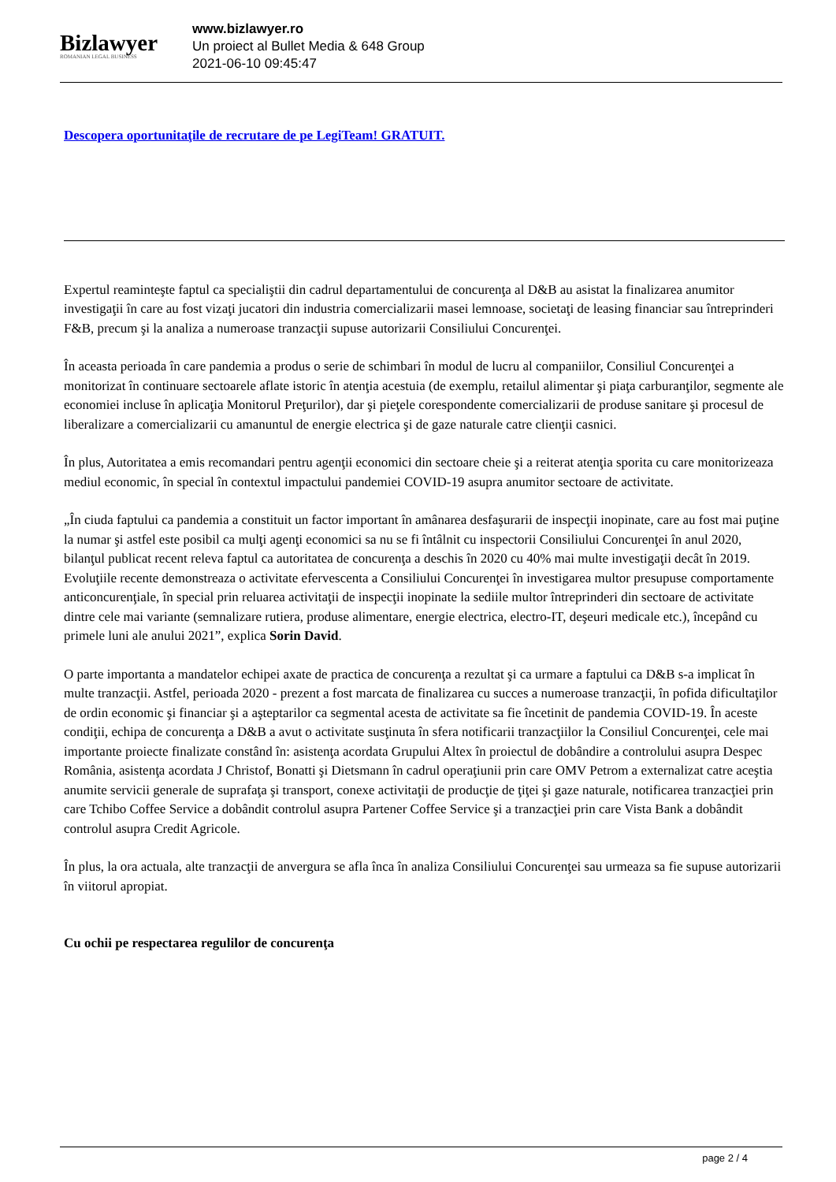Bizlawyer
ROMANIAN LEGAL BUSINESS
www.bizlawyer.ro
Un proiect al Bullet Media & 648 Group
2021-06-10 09:45:47
Descopera oportunitaţile de recrutare de pe LegiTeam! GRATUIT.
Expertul reaminteşte faptul ca specialiştii din cadrul departamentului de concurenţa al D&B au asistat la finalizarea anumitor investigaţii în care au fost vizaţi jucatori din industria comercializarii masei lemnoase, societaţi de leasing financiar sau întreprinderi F&B, precum şi la analiza a numeroase tranzacţii supuse autorizarii Consiliului Concurenţei.
În aceasta perioada în care pandemia a produs o serie de schimbari în modul de lucru al companiilor, Consiliul Concurenţei a monitorizat în continuare sectoarele aflate istoric în atenţia acestuia (de exemplu, retailul alimentar şi piaţa carburanţilor, segmente ale economiei incluse în aplicaţia Monitorul Preţurilor), dar şi pieţele corespondente comercializarii de produse sanitare şi procesul de liberalizare a comercializarii cu amanuntul de energie electrica şi de gaze naturale catre clienţii casnici.
În plus, Autoritatea a emis recomandari pentru agenţii economici din sectoare cheie şi a reiterat atenţia sporita cu care monitorizeaza mediul economic, în special în contextul impactului pandemiei COVID-19 asupra anumitor sectoare de activitate.
„În ciuda faptului ca pandemia a constituit un factor important în amânarea desfaşurarii de inspecţii inopinate, care au fost mai puţine la numar şi astfel este posibil ca mulţi agenţi economici sa nu se fi întâlnit cu inspectorii Consiliului Concurenţei în anul 2020, bilanţul publicat recent releva faptul ca autoritatea de concurenţa a deschis în 2020 cu 40% mai multe investigaţii decât în 2019. Evoluţiile recente demonstreaza o activitate efervescenta a Consiliului Concurenţei în investigarea multor presupuse comportamente anticoncurenţiale, în special prin reluarea activitaţii de inspecţii inopinate la sediile multor întreprinderi din sectoare de activitate dintre cele mai variante (semnalizare rutiera, produse alimentare, energie electrica, electro-IT, deşeuri medicale etc.), începând cu primele luni ale anului 2021”, explica Sorin David.
O parte importanta a mandatelor echipei axate de practica de concurenţa a rezultat şi ca urmare a faptului ca D&B s-a implicat în multe tranzacţii. Astfel, perioada 2020 - prezent a fost marcata de finalizarea cu succes a numeroase tranzacţii, în pofida dificultaţilor de ordin economic şi financiar şi a aşteptarilor ca segmental acesta de activitate sa fie încetinit de pandemia COVID-19. În aceste condiţii, echipa de concurenţa a D&B a avut o activitate susţinuta în sfera notificarii tranzacţiilor la Consiliul Concurenţei, cele mai importante proiecte finalizate constând în: asistenţa acordata Grupului Altex în proiectul de dobândire a controlului asupra Despec România, asistenţa acordata J Christof, Bonatti şi Dietsmann în cadrul operaţiunii prin care OMV Petrom a externalizat catre aceştia anumite servicii generale de suprafaţa şi transport, conexe activitaţii de producţie de ţiţei şi gaze naturale, notificarea tranzacţiei prin care Tchibo Coffee Service a dobândit controlul asupra Partener Coffee Service şi a tranzacţiei prin care Vista Bank a dobândit controlul asupra Credit Agricole.
În plus, la ora actuala, alte tranzacţii de anvergura se afla înca în analiza Consiliului Concurenţei sau urmeaza sa fie supuse autorizarii în viitorul apropiat.
Cu ochii pe respectarea regulilor de concurenţa
page 2 / 4